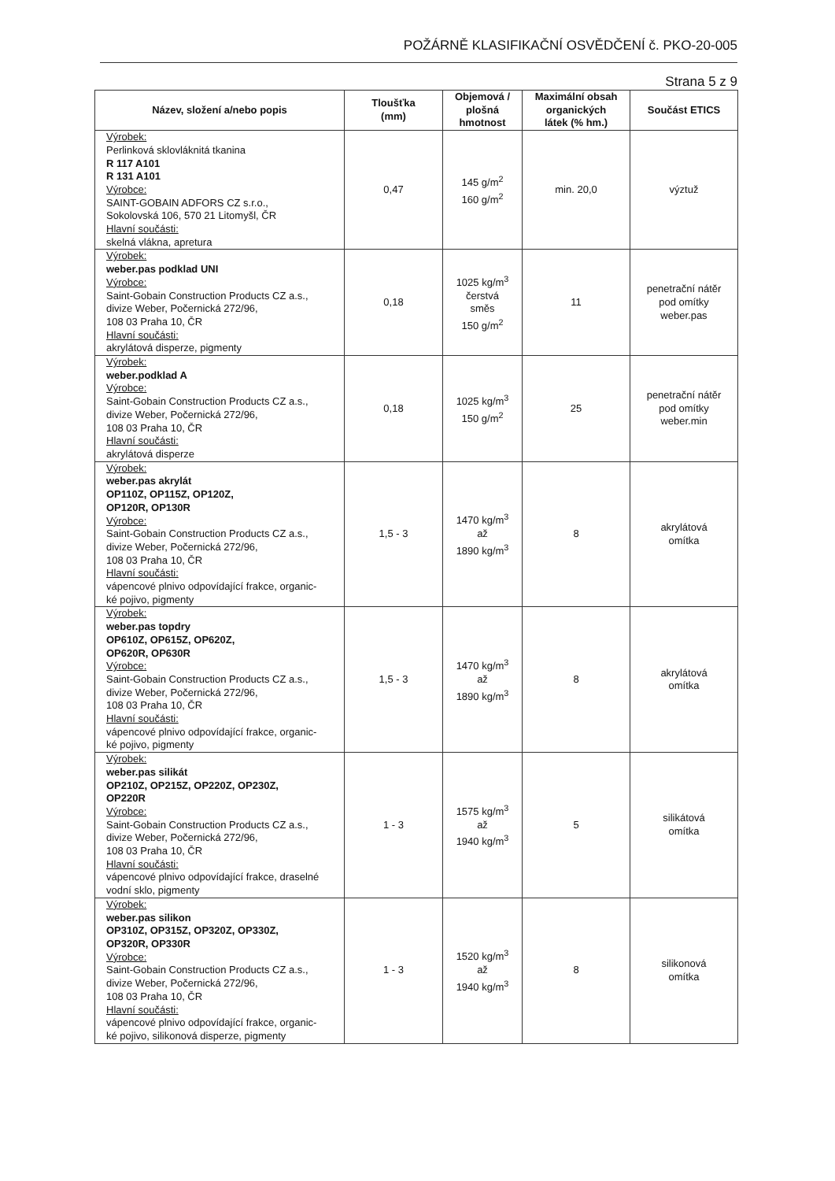POŽÁRNĚ KLASIFIKAČNÍ OSVĚDČENÍ č. PKO-20-005
Strana 5 z 9
| Název, složení a/nebo popis | Tloušťka (mm) | Objemová / plošná hmotnost | Maximální obsah organických látek (% hm.) | Součást ETICS |
| --- | --- | --- | --- | --- |
| Výrobek: Perlinková sklovláknitá tkanina R 117 A101 R 131 A101 Výrobce: SAINT-GOBAIN ADFORS CZ s.r.o., Sokolovská 106, 570 21 Litomyšl, ČR Hlavní součásti: skelná vlákna, apretura | 0,47 | 145 g/m<sup>2</sup> 160 g/m<sup>2</sup> | min. 20,0 | výztuž |
| Výrobek: weber.pas podklad UNI Výrobce: Saint-Gobain Construction Products CZ a.s., divize Weber, Počernická 272/96, 108 03 Praha 10, ČR Hlavní součásti: akrylátová disperze, pigmenty | 0,18 | 1025 kg/m<sup>3</sup> čerstvá směs 150 g/m<sup>2</sup> | 11 | penetrační nátěr pod omítky weber.pas |
| Výrobek: weber.podklad A Výrobce: Saint-Gobain Construction Products CZ a.s., divize Weber, Počernická 272/96, 108 03 Praha 10, ČR Hlavní součásti: akrylátová disperze | 0,18 | 1025 kg/m<sup>3</sup> 150 g/m<sup>2</sup> | 25 | penetrační nátěr pod omítky weber.min |
| Výrobek: weber.pas akrylát OP110Z, OP115Z, OP120Z, OP120R, OP130R Výrobce: Saint-Gobain Construction Products CZ a.s., divize Weber, Počernická 272/96, 108 03 Praha 10, ČR Hlavní součásti: vápencové plnivo odpovídající frakce, organic- ké pojivo, pigmenty | 1,5 - 3 | 1470 kg/m<sup>3</sup> až 1890 kg/m<sup>3</sup> | 8 | akrylátová omítka |
| Výrobek: weber.pas topdry OP610Z, OP615Z, OP620Z, OP620R, OP630R Výrobce: Saint-Gobain Construction Products CZ a.s., divize Weber, Počernická 272/96, 108 03 Praha 10, ČR Hlavní součásti: vápencové plnivo odpovídající frakce, organic- ké pojivo, pigmenty | 1,5 - 3 | 1470 kg/m<sup>3</sup> až 1890 kg/m<sup>3</sup> | 8 | akrylátová omítka |
| Výrobek: weber.pas silikát OP210Z, OP215Z, OP220Z, OP230Z, OP220R Výrobce: Saint-Gobain Construction Products CZ a.s., divize Weber, Počernická 272/96, 108 03 Praha 10, ČR Hlavní součásti: vápencové plnivo odpovídající frakce, draselné vodní sklo, pigmenty | 1 - 3 | 1575 kg/m<sup>3</sup> až 1940 kg/m<sup>3</sup> | 5 | silikátová omítka |
| Výrobek: weber.pas silikon OP310Z, OP315Z, OP320Z, OP330Z, OP320R, OP330R Výrobce: Saint-Gobain Construction Products CZ a.s., divize Weber, Počernická 272/96, 108 03 Praha 10, ČR Hlavní součásti: vápencové plnivo odpovídající frakce, organic- ké pojivo, silikonová disperze, pigmenty | 1 - 3 | 1520 kg/m<sup>3</sup> až 1940 kg/m<sup>3</sup> | 8 | silikonová omítka |